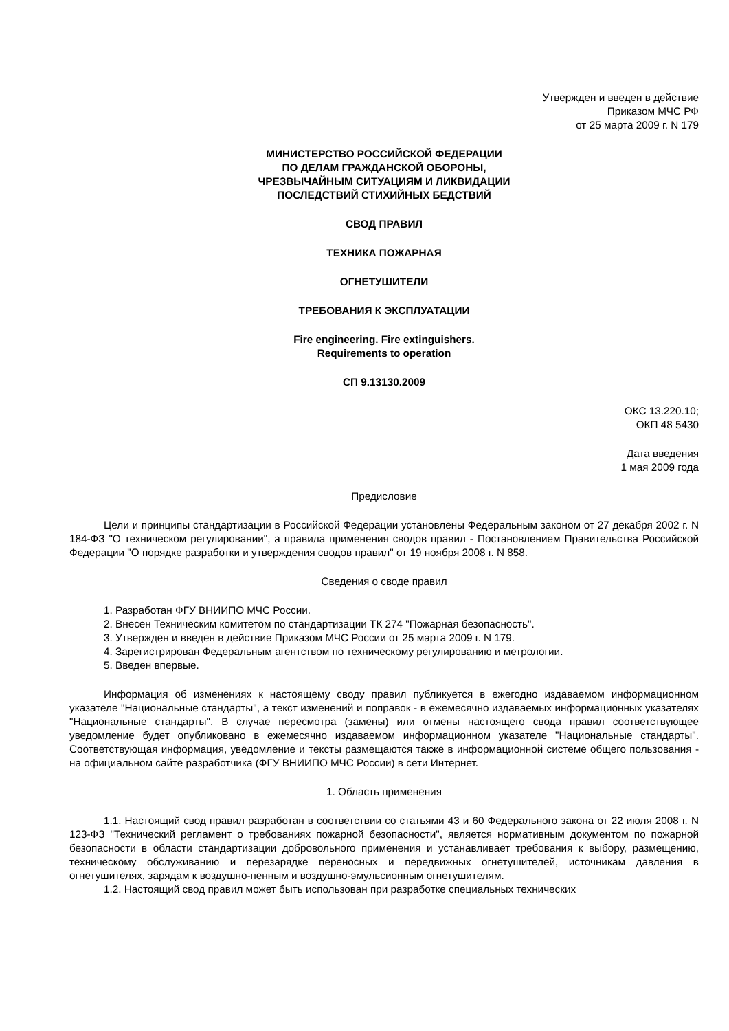Утвержден и введен в действие
Приказом МЧС РФ
от 25 марта 2009 г. N 179
МИНИСТЕРСТВО РОССИЙСКОЙ ФЕДЕРАЦИИ
ПО ДЕЛАМ ГРАЖДАНСКОЙ ОБОРОНЫ,
ЧРЕЗВЫЧАЙНЫМ СИТУАЦИЯМ И ЛИКВИДАЦИИ
ПОСЛЕДСТВИЙ СТИХИЙНЫХ БЕДСТВИЙ
СВОД ПРАВИЛ
ТЕХНИКА ПОЖАРНАЯ
ОГНЕТУШИТЕЛИ
ТРЕБОВАНИЯ К ЭКСПЛУАТАЦИИ
Fire engineering. Fire extinguishers.
Requirements to operation
СП 9.13130.2009
ОКС 13.220.10;
ОКП 48 5430
Дата введения
1 мая 2009 года
Предисловие
Цели и принципы стандартизации в Российской Федерации установлены Федеральным законом от 27 декабря 2002 г. N 184-ФЗ "О техническом регулировании", а правила применения сводов правил - Постановлением Правительства Российской Федерации "О порядке разработки и утверждения сводов правил" от 19 ноября 2008 г. N 858.
Сведения о своде правил
1. Разработан ФГУ ВНИИПО МЧС России.
2. Внесен Техническим комитетом по стандартизации ТК 274 "Пожарная безопасность".
3. Утвержден и введен в действие Приказом МЧС России от 25 марта 2009 г. N 179.
4. Зарегистрирован Федеральным агентством по техническому регулированию и метрологии.
5. Введен впервые.
Информация об изменениях к настоящему своду правил публикуется в ежегодно издаваемом информационном указателе "Национальные стандарты", а текст изменений и поправок - в ежемесячно издаваемых информационных указателях "Национальные стандарты". В случае пересмотра (замены) или отмены настоящего свода правил соответствующее уведомление будет опубликовано в ежемесячно издаваемом информационном указателе "Национальные стандарты". Соответствующая информация, уведомление и тексты размещаются также в информационной системе общего пользования - на официальном сайте разработчика (ФГУ ВНИИПО МЧС России) в сети Интернет.
1. Область применения
1.1. Настоящий свод правил разработан в соответствии со статьями 43 и 60 Федерального закона от 22 июля 2008 г. N 123-ФЗ "Технический регламент о требованиях пожарной безопасности", является нормативным документом по пожарной безопасности в области стандартизации добровольного применения и устанавливает требования к выбору, размещению, техническому обслуживанию и перезарядке переносных и передвижных огнетушителей, источникам давления в огнетушителях, зарядам к воздушно-пенным и воздушно-эмульсионным огнетушителям.
1.2. Настоящий свод правил может быть использован при разработке специальных технических